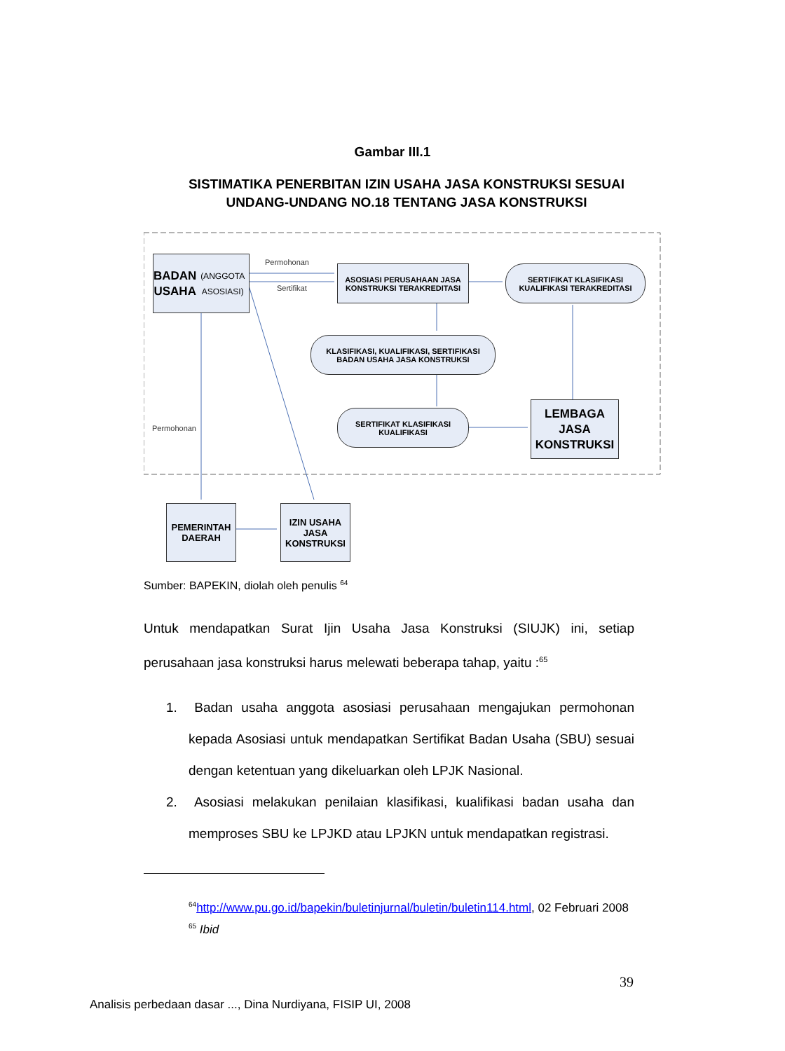Gambar III.1
SISTIMATIKA PENERBITAN IZIN USAHA JASA KONSTRUKSI SESUAI
UNDANG-UNDANG NO.18 TENTANG JASA KONSTRUKSI
BADAN
USAHA
(ANGGOTA ASOSIASI)
Permohonan
Sertifikat
ASOSIASI PERUSAHAAN JASA
KONSTRUKSI TERAKREDITASI
SERTIFIKAT KLASIFIKASI
KUALIFIKASI TERAKREDITASI
KLASIFIKASI, KUALIFIKASI, SERTIFIKASI
BADAN USAHA JASA KONSTRUKSI
SERTIFIKAT KLASIFIKASI
KUALIFIKASI
LEMBAGA
JASA
KONSTRUKSI
Permohonan
PEMERINTAH
DAERAH
IZIN USAHA
JASA
KONSTRUKSI
Sumber: BAPEKIN, diolah oleh penulis <sup>64</sup>
Untuk mendapatkan Surat Ijin Usaha Jasa Konstruksi (SIUJK) ini, setiap perusahaan jasa konstruksi harus melewati beberapa tahap, yaitu :<sup>65</sup>
1. Badan usaha anggota asosiasi perusahaan mengajukan permohonan kepada Asosiasi untuk mendapatkan Sertifikat Badan Usaha (SBU) sesuai dengan ketentuan yang dikeluarkan oleh LPJK Nasional.
2. Asosiasi melakukan penilaian klasifikasi, kualifikasi badan usaha dan memproses SBU ke LPJKD atau LPJKN untuk mendapatkan registrasi.
<sup>64</sup> http://www.pu.go.id/bapekin/buletinjurnal/buletin/buletin114.html, 02 Februari 2008
<sup>65</sup> Ibid
39
Analisis perbedaan dasar ..., Dina Nurdiyana, FISIP UI, 2008